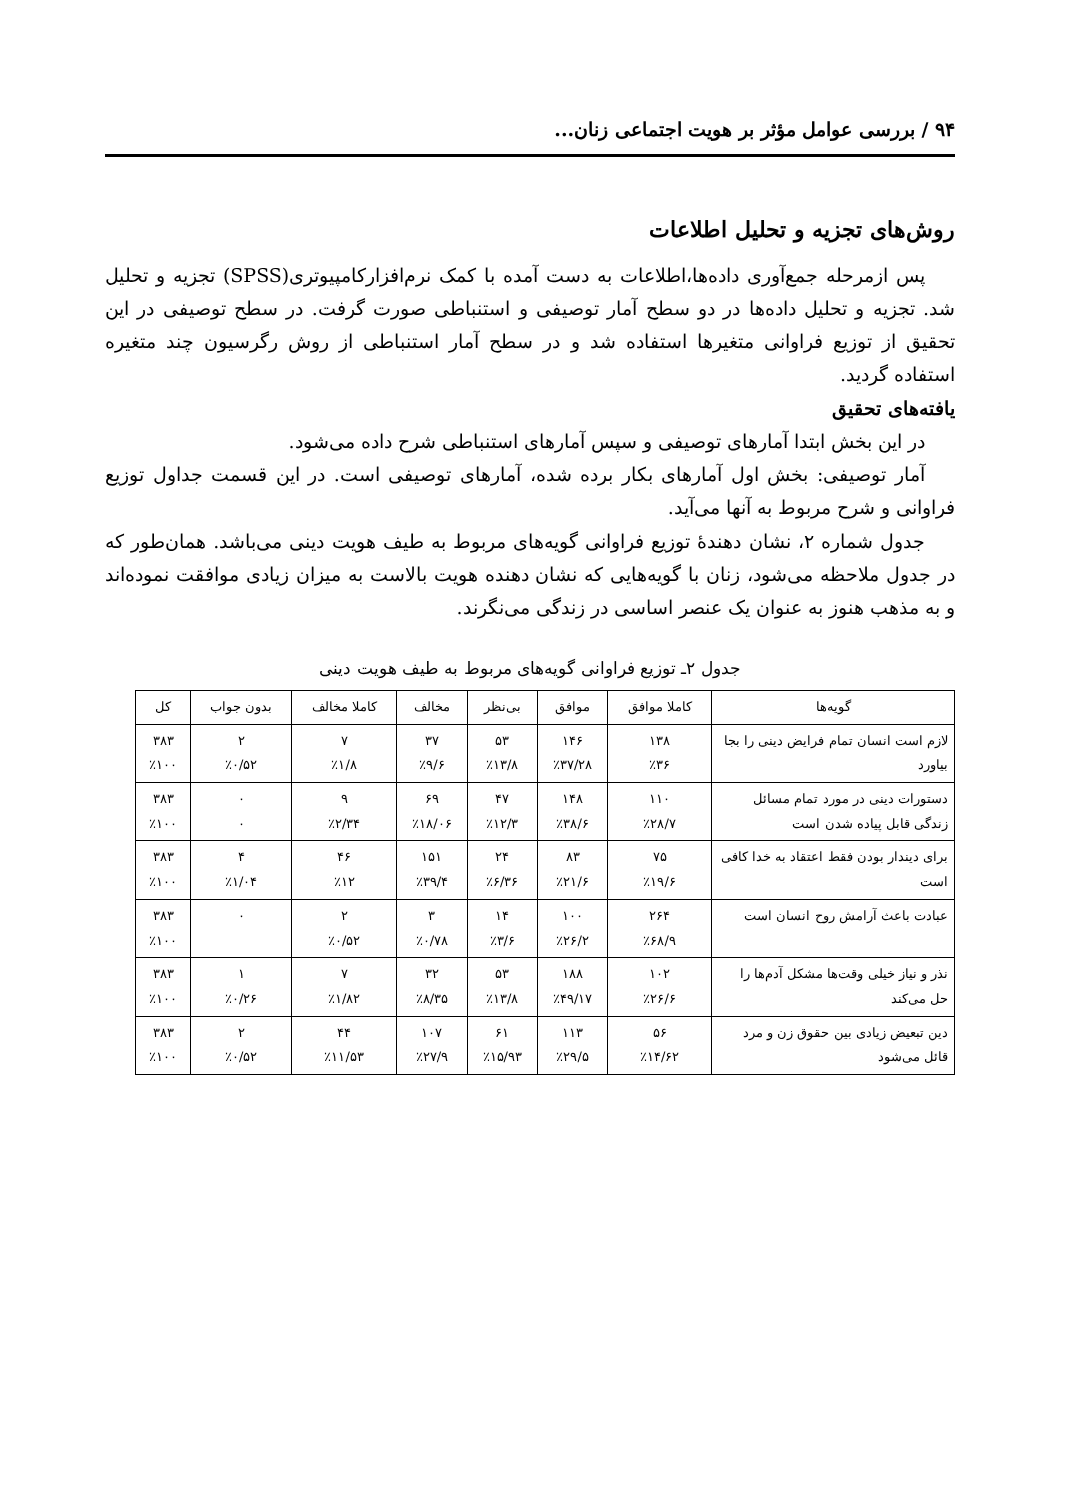۹۴ / بررسی عوامل مؤثر بر هویت اجتماعی زنان...
روش‌های تجزیه و تحلیل اطلاعات
پس ازمرحله جمع‌آوری داده‌ها،اطلاعات به دست آمده با کمک نرم‌افزارکامپیوتری(SPSS) تجزیه و تحلیل شد. تجزیه و تحلیل داده‌ها در دو سطح آمار توصیفی و استنباطی صورت گرفت. در سطح توصیفی در این تحقیق از توزیع فراوانی متغیرها استفاده شد و در سطح آمار استنباطی از روش رگرسیون چند متغیره استفاده گردید.
یافته‌های تحقیق
در این بخش ابتدا آمارهای توصیفی و سپس آمارهای استنباطی شرح داده می‌شود.
آمار توصیفی: بخش اول آمارهای بکار برده شده، آمارهای توصیفی است. در این قسمت جداول توزیع فراوانی و شرح مربوط به آنها می‌آید.
جدول شماره ۲، نشان دهندهٔ توزیع فراوانی گویه‌های مربوط به طیف هویت دینی می‌باشد. همان‌طور که در جدول ملاحظه می‌شود، زنان با گویه‌هایی که نشان دهنده هویت بالاست به میزان زیادی موافقت نموده‌اند و به مذهب هنوز به عنوان یک عنصر اساسی در زندگی می‌نگرند.
جدول ۲ـ توزیع فراوانی گویه‌های مربوط به طیف هویت دینی
| گویه‌ها | کاملا موافق | موافق | بی‌نظر | مخالف | کاملا مخالف | بدون جواب | کل |
| --- | --- | --- | --- | --- | --- | --- | --- |
| لازم است انسان تمام فرایض دینی را بجا بیاورد | ۱۳۸ ٪۳۶ | ۱۴۶ ٪۳۷/۲۸ | ۵۳ ٪۱۳/۸ | ۳۷ ٪۹/۶ | ۷ ٪۱/۸ | ۲ ٪۰/۵۲ | ۳۸۳ ٪۱۰۰ |
| دستورات دینی در مورد تمام مسائل زندگی قابل پیاده شدن است | ۱۱۰ ٪۲۸/۷ | ۱۴۸ ٪۳۸/۶ | ۴۷ ٪۱۲/۳ | ۶۹ ٪۱۸/۰۶ | ۹ ٪۲/۳۴ | ۰ ۰ | ۳۸۳ ٪۱۰۰ |
| برای دیندار بودن فقط اعتقاد به خدا کافی است | ۷۵ ٪۱۹/۶ | ۸۳ ٪۲۱/۶ | ۲۴ ٪۶/۳۶ | ۱۵۱ ٪۳۹/۴ | ۴۶ ٪۱۲ | ۴ ٪۱/۰۴ | ۳۸۳ ٪۱۰۰ |
| عبادت باعث آرامش روح انسان است | ۲۶۴ ٪۶۸/۹ | ۱۰۰ ٪۲۶/۲ | ۱۴ ٪۳/۶ | ۳ ٪۰/۷۸ | ۲ ٪۰/۵۲ | ۰ | ۳۸۳ ٪۱۰۰ |
| نذر و نیاز خیلی وقت‌ها مشکل آدم‌ها را حل می‌کند | ۱۰۲ ٪۲۶/۶ | ۱۸۸ ٪۴۹/۱۷ | ۵۳ ٪۱۳/۸ | ۳۲ ٪۸/۳۵ | ۷ ٪۱/۸۲ | ۱ ٪۰/۲۶ | ۳۸۳ ٪۱۰۰ |
| دین تبعیض زیادی بین حقوق زن و مرد قائل می‌شود | ۵۶ ٪۱۴/۶۲ | ۱۱۳ ٪۲۹/۵ | ۶۱ ٪۱۵/۹۳ | ۱۰۷ ٪۲۷/۹ | ۴۴ ٪۱۱/۵۳ | ۲ ٪۰/۵۲ | ۳۸۳ ٪۱۰۰ |